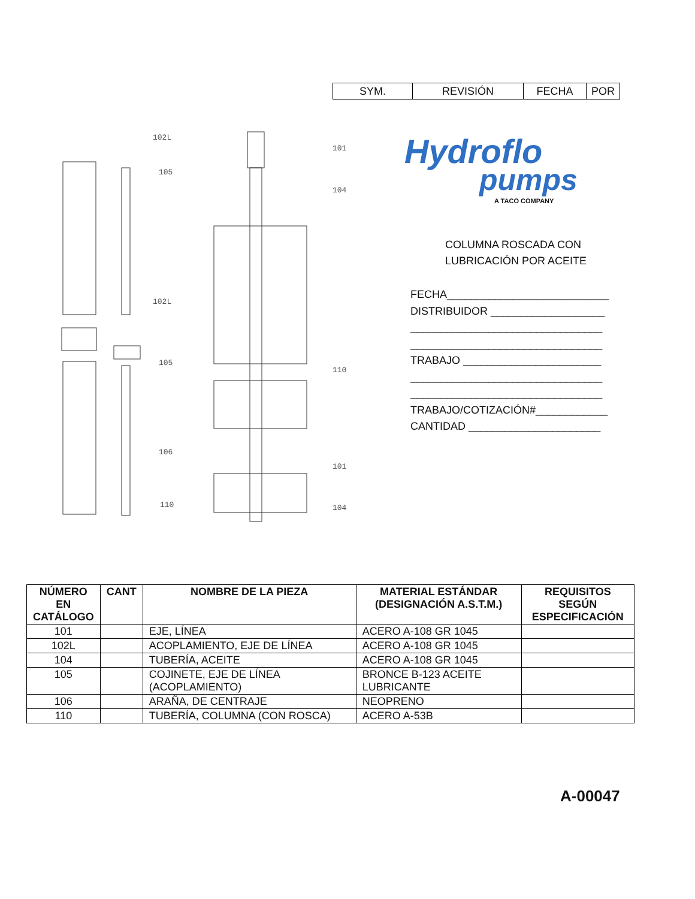| SYM. | REVISIÓN | FECHA | POR |
102L
105
102L
105
106
110
101
104
110
101
104
Hydroflo
pumps
A TACO COMPANY
COLUMNA ROSCADA CON
LUBRICACIÓN POR ACEITE
FECHA___________________________
DISTRIBUIDOR ___________________
________________________________
________________________________
TRABAJO _______________________
________________________________
________________________________
TRABAJO/COTIZACIÓN#____________
CANTIDAD ______________________
| NÚMERO EN CATÁLOGO | CANT | NOMBRE DE LA PIEZA | MATERIAL ESTÁNDAR (DESIGNACIÓN A.S.T.M.) | REQUISITOS SEGÚN ESPECIFICACIÓN |
| --- | --- | --- | --- | --- |
| 101 | | EJE, LÍNEA | ACERO A-108 GR 1045 | |
| 102L | | ACOPLAMIENTO, EJE DE LÍNEA | ACERO A-108 GR 1045 | |
| 104 | | TUBERÍA, ACEITE | ACERO A-108 GR 1045 | |
| 105 | | COJINETE, EJE DE LÍNEA (ACOPLAMIENTO) | BRONCE B-123 ACEITE LUBRICANTE | |
| 106 | | ARAÑA, DE CENTRAJE | NEOPRENO | |
| 110 | | TUBERÍA, COLUMNA (CON ROSCA) | ACERO A-53B | |
A-00047